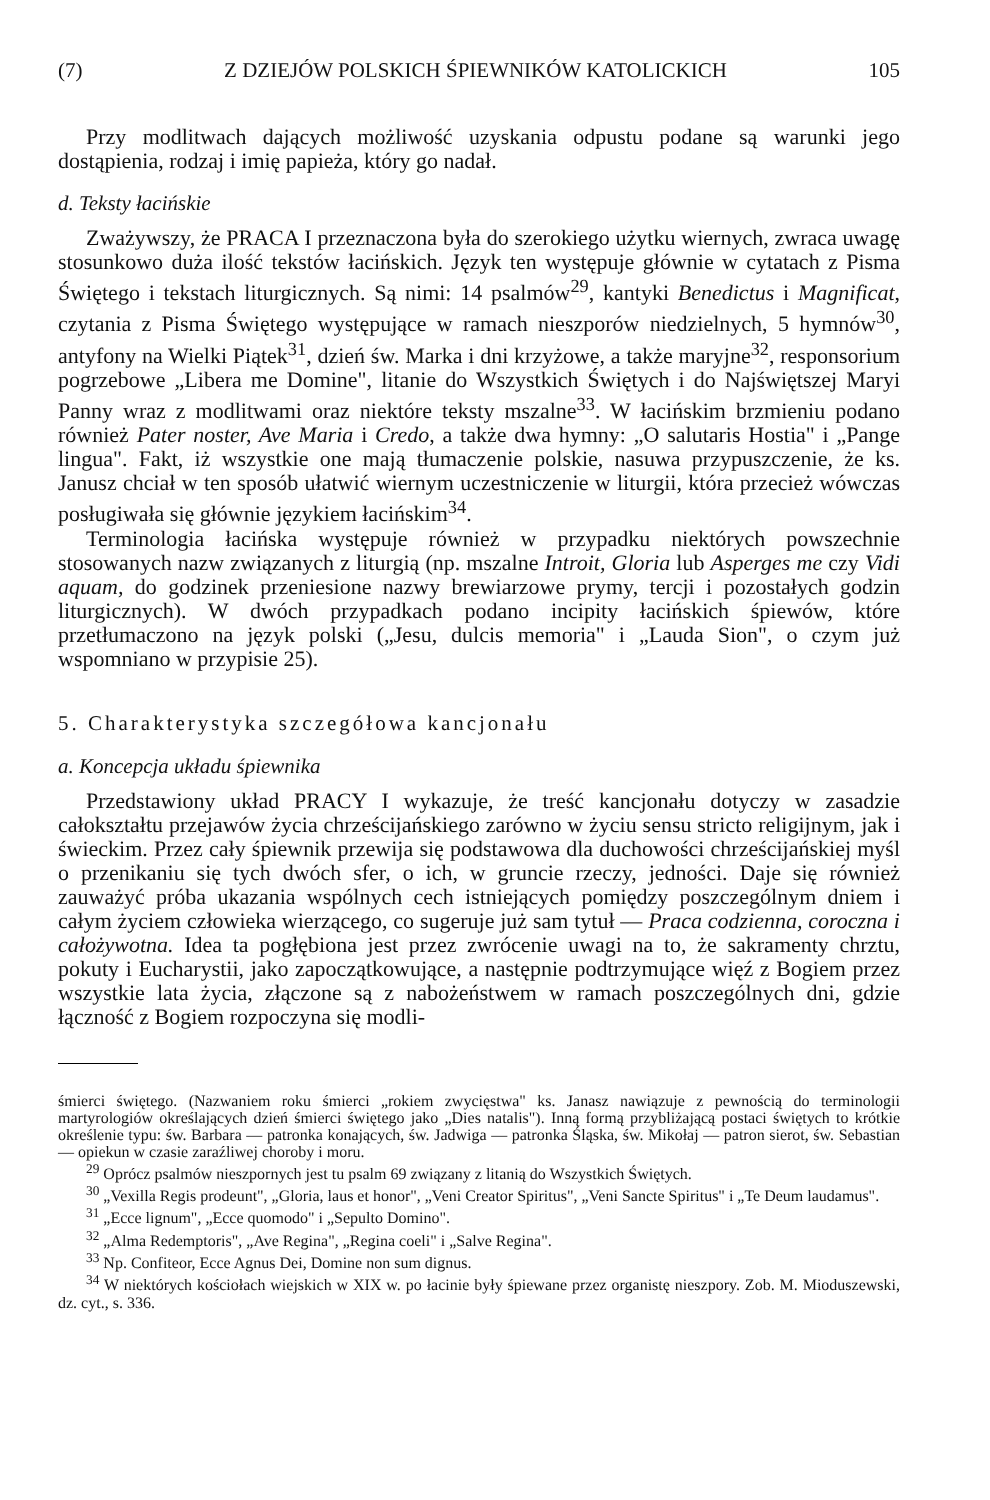(7) Z DZIEJÓW POLSKICH ŚPIEWNIKÓW KATOLICKICH 105
Przy modlitwach dających możliwość uzyskania odpustu podane są warunki jego dostąpienia, rodzaj i imię papieża, który go nadał.
d. Teksty łacińskie
Zważywszy, że PRACA I przeznaczona była do szerokiego użytku wiernych, zwraca uwagę stosunkowo duża ilość tekstów łacińskich. Język ten występuje głównie w cytatach z Pisma Świętego i tekstach liturgicznych. Są nimi: 14 psalmów<sup>29</sup>, kantyki Benedictus i Magnificat, czytania z Pisma Świętego występujące w ramach nieszporów niedzielnych, 5 hymnów<sup>30</sup>, antyfony na Wielki Piątek<sup>31</sup>, dzień św. Marka i dni krzyżowe, a także maryjne<sup>32</sup>, responsorium pogrzebowe „Libera me Domine", litanie do Wszystkich Świętych i do Najświętszej Maryi Panny wraz z modlitwami oraz niektóre teksty mszalne<sup>33</sup>. W łacińskim brzmieniu podano również Pater noster, Ave Maria i Credo, a także dwa hymny: „O salutaris Hostia" i „Pange lingua". Fakt, iż wszystkie one mają tłumaczenie polskie, nasuwa przypuszczenie, że ks. Janusz chciał w ten sposób ułatwić wiernym uczestniczenie w liturgii, która przecież wówczas posługiwała się głównie językiem łacińskim<sup>34</sup>.
Terminologia łacińska występuje również w przypadku niektórych powszechnie stosowanych nazw związanych z liturgią (np. mszalne Introit, Gloria lub Asperges me czy Vidi aquam, do godzinek przeniesione nazwy brewiarzowe prymy, tercji i pozostałych godzin liturgicznych). W dwóch przypadkach podano incipity łacińskich śpiewów, które przetłumaczono na język polski („Jesu, dulcis memoria" i „Lauda Sion", o czym już wspomniano w przypisie 25).
5. Charakterystyka szczegółowa kancjonału
a. Koncepcja układu śpiewnika
Przedstawiony układ PRACY I wykazuje, że treść kancjonału dotyczy w zasadzie całokształtu przejawów życia chrześcijańskiego zarówno w życiu sensu stricto religijnym, jak i świeckim. Przez cały śpiewnik przewija się podstawowa dla duchowości chrześcijańskiej myśl o przenikaniu się tych dwóch sfer, o ich, w gruncie rzeczy, jedności. Daje się również zauważyć próba ukazania wspólnych cech istniejących pomiędzy poszczególnym dniem i całym życiem człowieka wierzącego, co sugeruje już sam tytuł — Praca codzienna, coroczna i całożywotna. Idea ta pogłębiona jest przez zwrócenie uwagi na to, że sakramenty chrztu, pokuty i Eucharystii, jako zapoczątkowujące, a następnie podtrzymujące więź z Bogiem przez wszystkie lata życia, złączone są z nabożeństwem w ramach poszczególnych dni, gdzie łączność z Bogiem rozpoczyna się modli-
śmierci świętego. (Nazwaniem roku śmierci „rokiem zwycięstwa" ks. Janasz nawiązuje z pewnością do terminologii martyrologiów określających dzień śmierci świętego jako „Dies natalis"). Inną formą przybliżającą postaci świętych to krótkie określenie typu: św. Barbara — patronka konających, św. Jadwiga — patronka Śląska, św. Mikołaj — patron sierot, św. Sebastian — opiekun w czasie zaraźliwej choroby i moru.
<sup>29</sup> Oprócz psalmów nieszpornych jest tu psalm 69 związany z litanią do Wszystkich Świętych.
<sup>30</sup> „Vexilla Regis prodeunt", „Gloria, laus et honor", „Veni Creator Spiritus", „Veni Sancte Spiritus" i „Te Deum laudamus".
<sup>31</sup> „Ecce lignum", „Ecce quomodo" i „Sepulto Domino".
<sup>32</sup> „Alma Redemptoris", „Ave Regina", „Regina coeli" i „Salve Regina".
<sup>33</sup> Np. Confiteor, Ecce Agnus Dei, Domine non sum dignus.
<sup>34</sup> W niektórych kościołach wiejskich w XIX w. po łacinie były śpiewane przez organistę nieszpory. Zob. M. Mioduszewski, dz. cyt., s. 336.